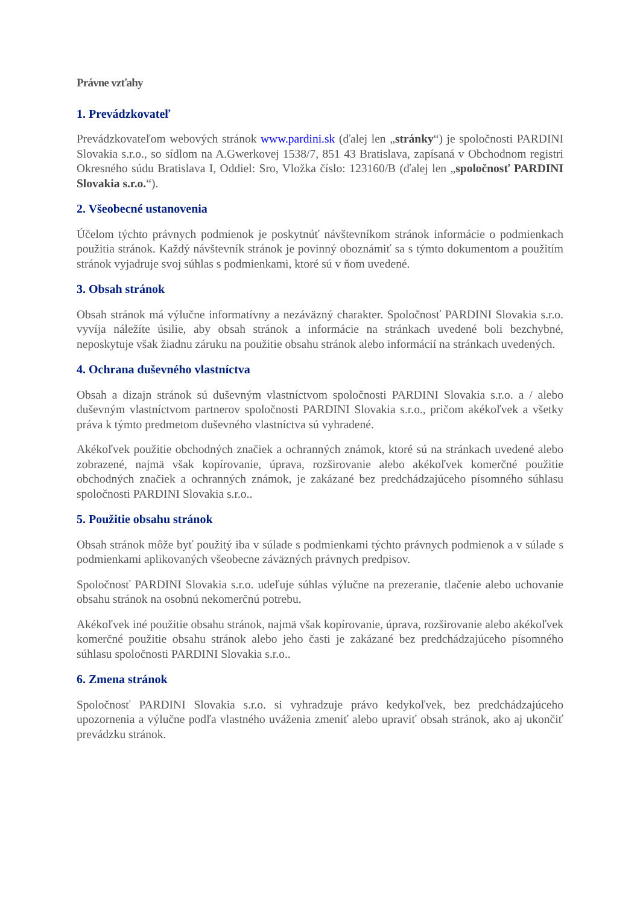Právne vzťahy
1. Prevádzkovateľ
Prevádzkovateľom webových stránok www.pardini.sk (ďalej len „stránky“) je spoločnosti PARDINI Slovakia s.r.o., so sídlom na A.Gwerkovej 1538/7, 851 43 Bratislava, zapísaná v Obchodnom registri Okresného súdu Bratislava I, Oddiel: Sro, Vložka číslo: 123160/B (ďalej len „spoločnosť PARDINI Slovakia s.r.o.“).
2. Všeobecné ustanovenia
Účelom týchto právnych podmienok je poskytnúť návštevníkom stránok informácie o podmienkach použitia stránok. Každý návštevník stránok je povinný oboznámiť sa s týmto dokumentom a použitím stránok vyjadruje svoj súhlas s podmienkami, ktoré sú v ňom uvedené.
3. Obsah stránok
Obsah stránok má výlučne informatívny a nezáväzný charakter. Spoločnosť PARDINI Slovakia s.r.o. vyvíja náležíte úsilie, aby obsah stránok a informácie na stránkach uvedené boli bezchybné, neposkytuje však žiadnu záruku na použitie obsahu stránok alebo informácií na stránkach uvedených.
4. Ochrana duševného vlastníctva
Obsah a dizajn stránok sú duševným vlastníctvom spoločnosti PARDINI Slovakia s.r.o. a / alebo duševným vlastníctvom partnerov spoločnosti PARDINI Slovakia s.r.o., pričom akékoľvek a všetky práva k týmto predmetom duševného vlastníctva sú vyhradené.
Akékoľvek použitie obchodných značiek a ochranných známok, ktoré sú na stránkach uvedené alebo zobrazené, najmä však kopírovanie, úprava, rozširovanie alebo akékoľvek komerčné použitie obchodných značiek a ochranných známok, je zakázané bez predchádzajúceho písomného súhlasu spoločnosti PARDINI Slovakia s.r.o..
5. Použitie obsahu stránok
Obsah stránok môže byť použitý iba v súlade s podmienkami týchto právnych podmienok a v súlade s podmienkami aplikovaných všeobecne záväzných právnych predpisov.
Spoločnosť PARDINI Slovakia s.r.o. udeľuje súhlas výlučne na prezeranie, tlačenie alebo uchovanie obsahu stránok na osobnú nekomerčnú potrebu.
Akékoľvek iné použitie obsahu stránok, najmä však kopírovanie, úprava, rozširovanie alebo akékoľvek komerčné použitie obsahu stránok alebo jeho časti je zakázané bez predchádzajúceho písomného súhlasu spoločnosti PARDINI Slovakia s.r.o..
6. Zmena stránok
Spoločnosť PARDINI Slovakia s.r.o. si vyhradzuje právo kedykoľvek, bez predchádzajúceho upozornenia a výlučne podľa vlastného uváženia zmeniť alebo upraviť obsah stránok, ako aj ukončiť prevádzku stránok.